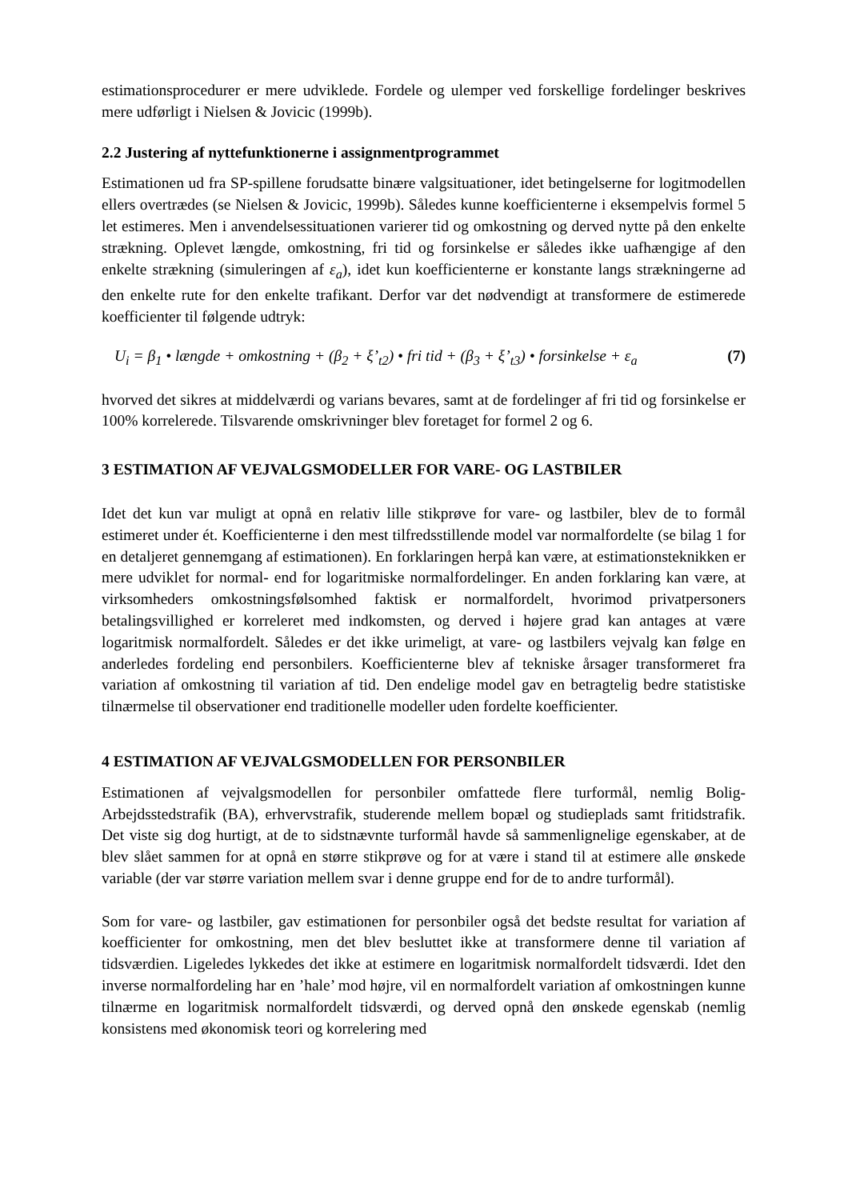estimationsprocedurer er mere udviklede. Fordele og ulemper ved forskellige fordelinger beskrives mere udførligt i Nielsen & Jovicic (1999b).
2.2 Justering af nyttefunktionerne i assignmentprogrammet
Estimationen ud fra SP-spillene forudsatte binære valgsituationer, idet betingelserne for logitmodellen ellers overtrædes (se Nielsen & Jovicic, 1999b). Således kunne koefficienterne i eksempelvis formel 5 let estimeres. Men i anvendelsessituationen varierer tid og omkostning og derved nytte på den enkelte strækning. Oplevet længde, omkostning, fri tid og forsinkelse er således ikke uafhængige af den enkelte strækning (simuleringen af ε<sub>a</sub>), idet kun koefficienterne er konstante langs strækningerne ad den enkelte rute for den enkelte trafikant. Derfor var det nødvendigt at transformere de estimerede koefficienter til følgende udtryk:
U<sub>i</sub> = β<sub>1</sub> • længde + omkostning + (β<sub>2</sub> + ξ’<sub>t2</sub>) • fri tid + (β<sub>3</sub> + ξ’<sub>t3</sub>) • forsinkelse + ε<sub>a</sub> (7)
hvorved det sikres at middelværdi og varians bevares, samt at de fordelinger af fri tid og forsinkelse er 100% korrelerede. Tilsvarende omskrivninger blev foretaget for formel 2 og 6.
3 ESTIMATION AF VEJVALGSMODELLER FOR VARE- OG LASTBILER
Idet det kun var muligt at opnå en relativ lille stikprøve for vare- og lastbiler, blev de to formål estimeret under ét. Koefficienterne i den mest tilfredsstillende model var normalfordelte (se bilag 1 for en detaljeret gennemgang af estimationen). En forklaringen herpå kan være, at estimationsteknikken er mere udviklet for normal- end for logaritmiske normalfordelinger. En anden forklaring kan være, at virksomheders omkostningsfølsomhed faktisk er normalfordelt, hvorimod privatpersoners betalingsvillighed er korreleret med indkomsten, og derved i højere grad kan antages at være logaritmisk normalfordelt. Således er det ikke urimeligt, at vare- og lastbilers vejvalg kan følge en anderledes fordeling end personbilers. Koefficienterne blev af tekniske årsager transformeret fra variation af omkostning til variation af tid. Den endelige model gav en betragtelig bedre statistiske tilnærmelse til observationer end traditionelle modeller uden fordelte koefficienter.
4 ESTIMATION AF VEJVALGSMODELLEN FOR PERSONBILER
Estimationen af vejvalgsmodellen for personbiler omfattede flere turformål, nemlig Bolig-Arbejdsstedstrafik (BA), erhvervstrafik, studerende mellem bopæl og studieplads samt fritidstrafik. Det viste sig dog hurtigt, at de to sidstnævnte turformål havde så sammenlignelige egenskaber, at de blev slået sammen for at opnå en større stikprøve og for at være i stand til at estimere alle ønskede variable (der var større variation mellem svar i denne gruppe end for de to andre turformål).
Som for vare- og lastbiler, gav estimationen for personbiler også det bedste resultat for variation af koefficienter for omkostning, men det blev besluttet ikke at transformere denne til variation af tidsværdien. Ligeledes lykkedes det ikke at estimere en logaritmisk normalfordelt tidsværdi. Idet den inverse normalfordeling har en ’hale’ mod højre, vil en normalfordelt variation af omkostningen kunne tilnærme en logaritmisk normalfordelt tidsværdi, og derved opnå den ønskede egenskab (nemlig konsistens med økonomisk teori og korrelering med